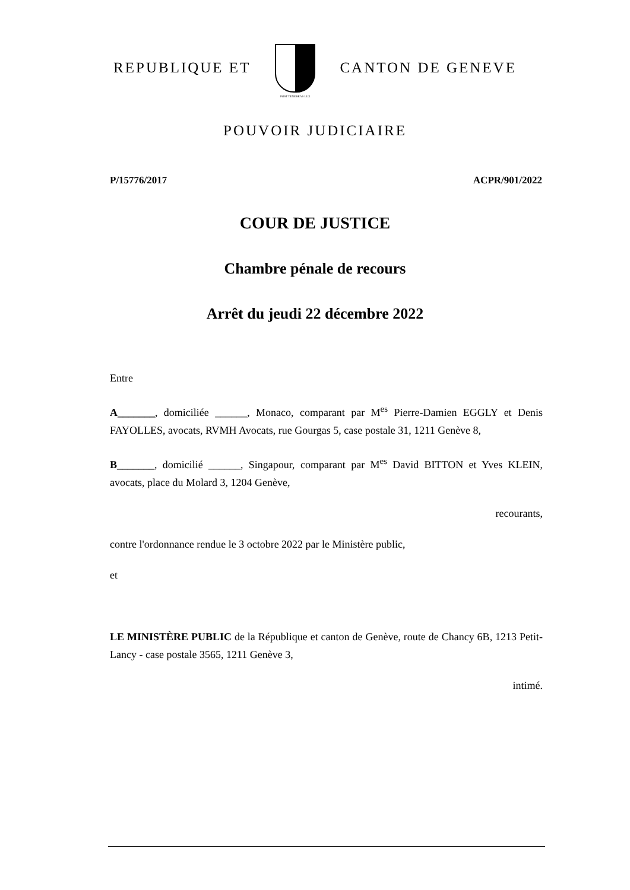REPUBLIQUE ET
POST TENEBRAS LUX
CANTON DE GENEVE
POUVOIR JUDICIAIRE
P/15776/2017 ACPR/901/2022
COUR DE JUSTICE
Chambre pénale de recours
Arrêt du jeudi 22 décembre 2022
Entre
A_______, domiciliée ______, Monaco, comparant par M<sup>es</sup> Pierre-Damien EGGLY et Denis FAYOLLES, avocats, RVMH Avocats, rue Gourgas 5, case postale 31, 1211 Genève 8,
B_______, domicilié ______, Singapour, comparant par M<sup>es</sup> David BITTON et Yves KLEIN, avocats, place du Molard 3, 1204 Genève,
recourants,
contre l'ordonnance rendue le 3 octobre 2022 par le Ministère public,
et
LE MINISTÈRE PUBLIC de la République et canton de Genève, route de Chancy 6B, 1213 Petit-Lancy - case postale 3565, 1211 Genève 3,
intimé.